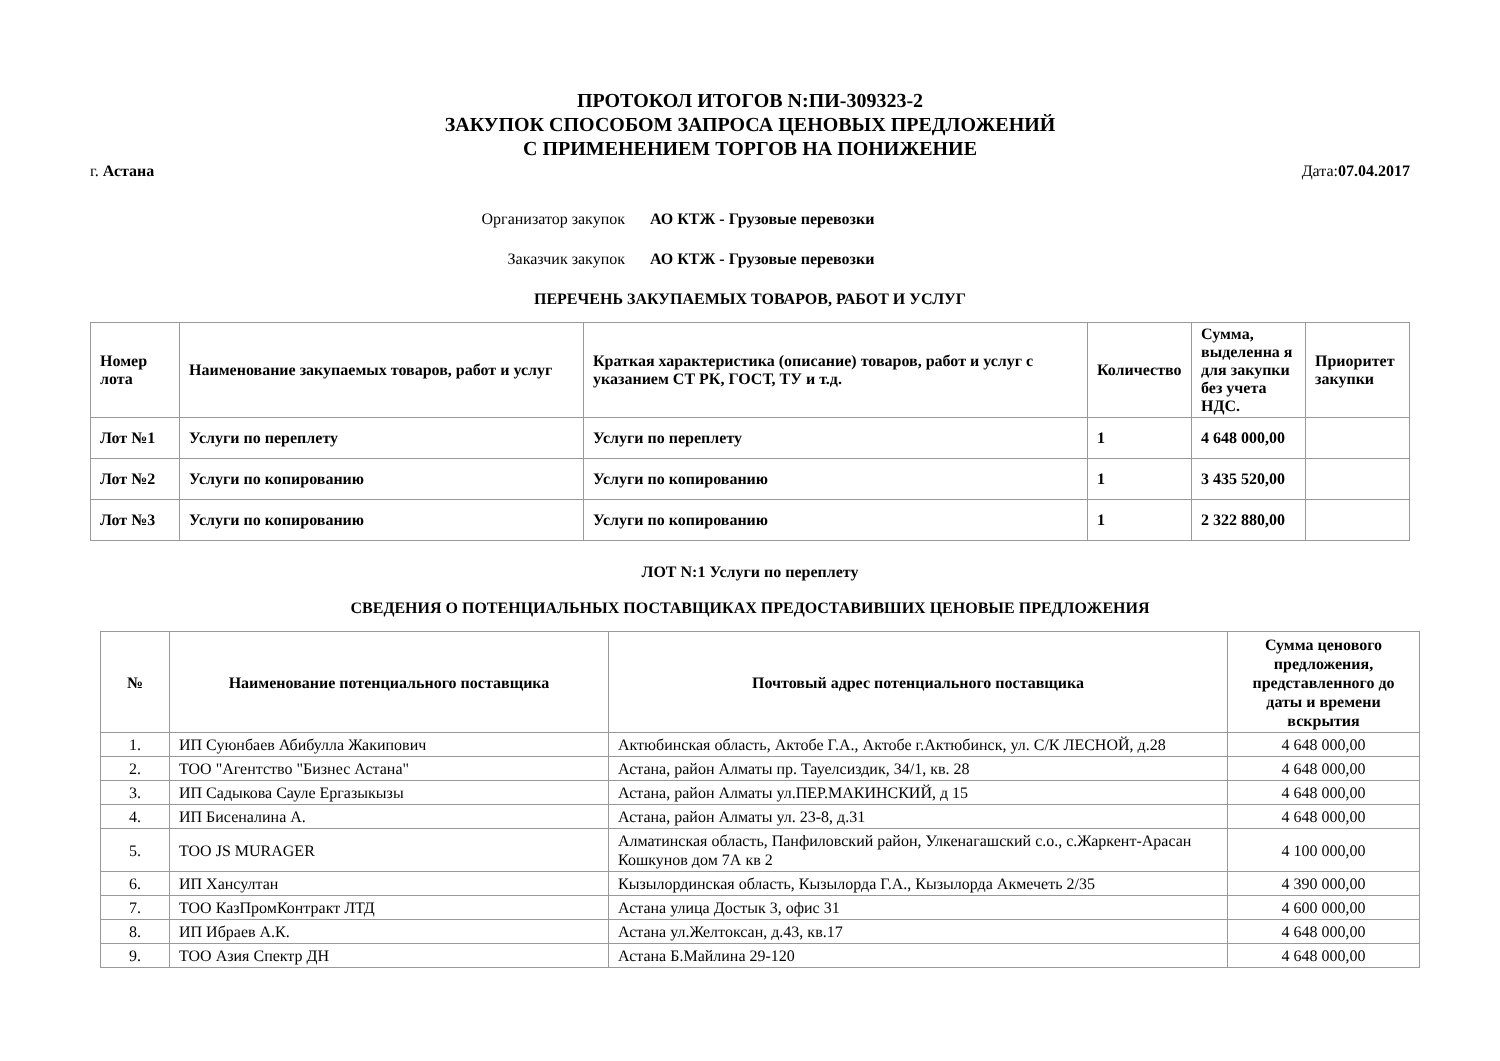ПРОТОКОЛ ИТОГОВ N:ПИ-309323-2
ЗАКУПОК СПОСОБОМ ЗАПРОСА ЦЕНОВЫХ ПРЕДЛОЖЕНИЙ
С ПРИМЕНЕНИЕМ ТОРГОВ НА ПОНИЖЕНИЕ
г. Астана Дата:07.04.2017
Организатор закупок АО КТЖ - Грузовые перевозки
Заказчик закупок АО КТЖ - Грузовые перевозки
ПЕРЕЧЕНЬ ЗАКУПАЕМЫХ ТОВАРОВ, РАБОТ И УСЛУГ
| Номер лота | Наименование закупаемых товаров, работ и услуг | Краткая характеристика (описание) товаров, работ и услуг с указанием СТ РК, ГОСТ, ТУ и т.д. | Количество | Сумма, выделенна я для закупки без учета НДС. | Приоритет закупки |
| --- | --- | --- | --- | --- | --- |
| Лот №1 | Услуги по переплету | Услуги по переплету | 1 | 4 648 000,00 | |
| Лот №2 | Услуги по копированию | Услуги по копированию | 1 | 3 435 520,00 | |
| Лот №3 | Услуги по копированию | Услуги по копированию | 1 | 2 322 880,00 | |
ЛОТ N:1 Услуги по переплету
СВЕДЕНИЯ О ПОТЕНЦИАЛЬНЫХ ПОСТАВЩИКАХ ПРЕДОСТАВИВШИХ ЦЕНОВЫЕ ПРЕДЛОЖЕНИЯ
| № | Наименование потенциального поставщика | Почтовый адрес потенциального поставщика | Сумма ценового предложения, представленного до даты и времени вскрытия |
| 1. | ИП Суюнбаев Абибулла Жакипович | Актюбинская область, Актобе Г.А., Актобе г.Актюбинск, ул. С/К ЛЕСНОЙ, д.28 | 4 648 000,00 |
| 2. | ТОО "Агентство "Бизнес Астана" | Астана, район Алматы пр. Тауелсиздик, 34/1, кв. 28 | 4 648 000,00 |
| 3. | ИП Садыкова Сауле Ергазыкызы | Астана, район Алматы ул.ПЕР.МАКИНСКИЙ, д 15 | 4 648 000,00 |
| 4. | ИП Бисеналина А. | Астана, район Алматы ул. 23-8, д.31 | 4 648 000,00 |
| 5. | ТОО JS MURAGER | Алматинская область, Панфиловский район, Улкенагашский с.о., с.Жаркент-Арасан Кошкунов дом 7А кв 2 | 4 100 000,00 |
| 6. | ИП Хансултан | Кызылординская область, Кызылорда Г.А., Кызылорда Акмечеть 2/35 | 4 390 000,00 |
| 7. | ТОО КазПромКонтракт ЛТД | Астана улица Достык 3, офис 31 | 4 600 000,00 |
| 8. | ИП Ибраев А.К. | Астана ул.Желтоксан, д.43, кв.17 | 4 648 000,00 |
| 9. | ТОО Азия Спектр ДН | Астана Б.Майлина 29-120 | 4 648 000,00 |